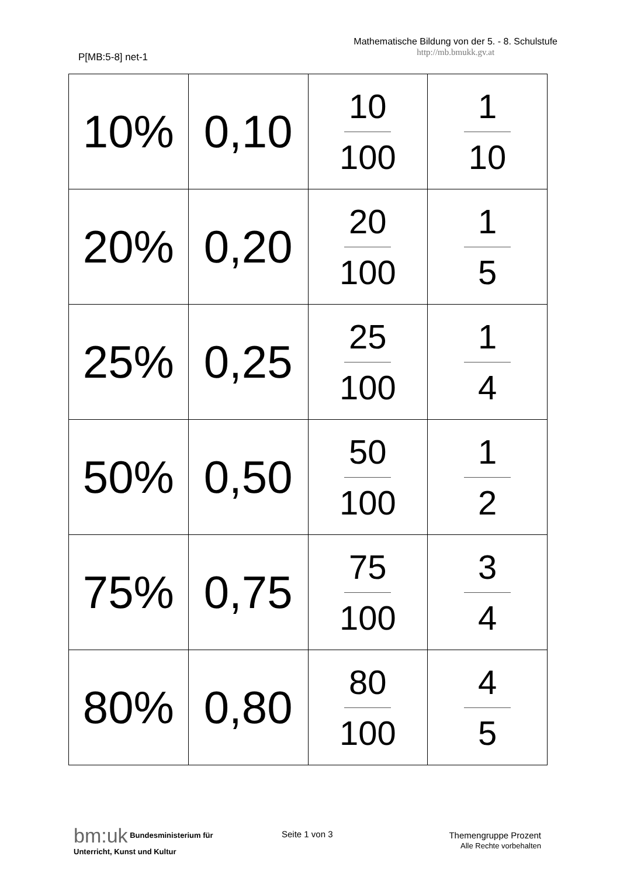P[MB:5-8] net-1
Mathematische Bildung von der 5. - 8. Schulstufe
http://mb.bmukk.gv.at
| 10% | 0,10 | 10 100 | 1 10 |
| 20% | 0,20 | 20 100 | 1 5 |
| 25% | 0,25 | 25 100 | 1 4 |
| 50% | 0,50 | 50 100 | 1 2 |
| 75% | 0,75 | 75 100 | 3 4 |
| 80% | 0,80 | 80 100 | 4 5 |
bm:uk Bundesministerium für
Unterricht, Kunst und Kultur
Seite 1 von 3
Themengruppe Prozent
Alle Rechte vorbehalten